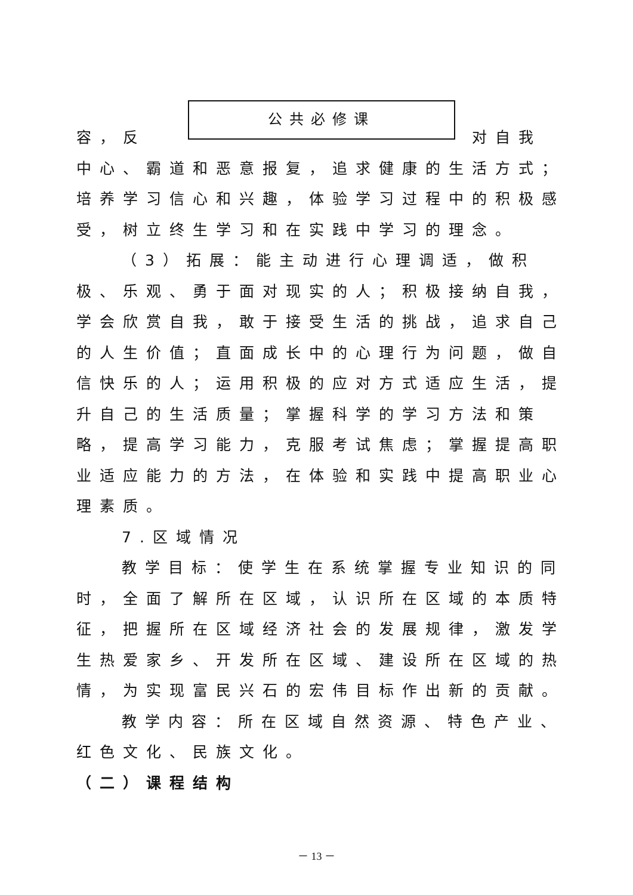公共必修课
容，反 对自我
中心、霸道和恶意报复，追求健康的生活方式；培养学习信心和兴趣，体验学习过程中的积极感受，树立终生学习和在实践中学习的理念。
（3）拓展：能主动进行心理调适，做积极、乐观、勇于面对现实的人；积极接纳自我，学会欣赏自我，敢于接受生活的挑战，追求自己的人生价值；直面成长中的心理行为问题，做自信快乐的人；运用积极的应对方式适应生活，提升自己的生活质量；掌握科学的学习方法和策略，提高学习能力，克服考试焦虑；掌握提高职业适应能力的方法，在体验和实践中提高职业心理素质。
7.区域情况
教学目标：使学生在系统掌握专业知识的同时，全面了解所在区域，认识所在区域的本质特征，把握所在区域经济社会的发展规律，激发学生热爱家乡、开发所在区域、建设所在区域的热情，为实现富民兴石的宏伟目标作出新的贡献。
教学内容：所在区域自然资源、特色产业、红色文化、民族文化。
（二）课程结构
－ 13 －